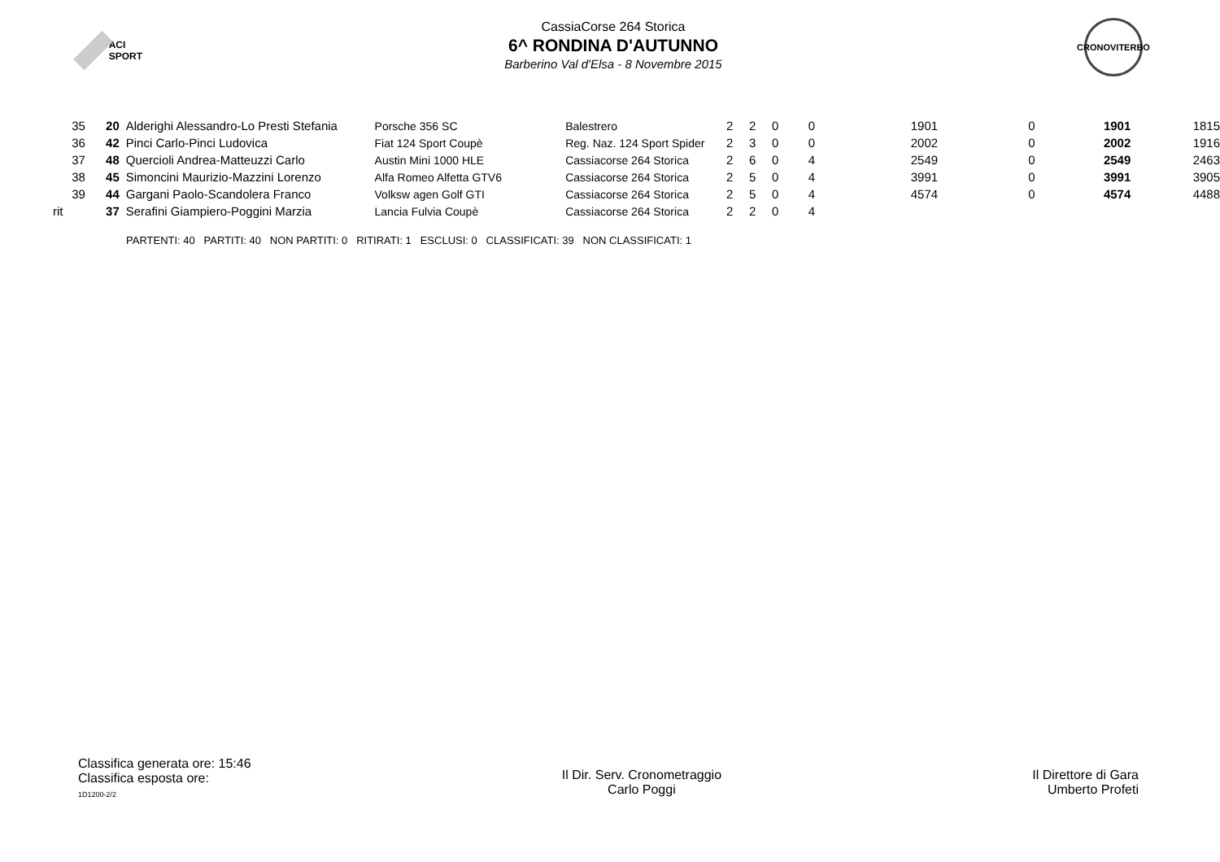ACI SPORT
CassiaCorse 264 Storica
6^ RONDINA D'AUTUNNO
Barberino Val d'Elsa - 8 Novembre 2015
CRONOVITERBO
| 35 | 20 | Alderighi Alessandro-Lo Presti Stefania | Porsche 356 SC | Balestrero | 2 | 2 | 0 | 0 | 1901 | 0 | 1901 | 1815 |
| 36 | 42 | Pinci Carlo-Pinci Ludovica | Fiat 124 Sport Coupè | Reg. Naz. 124 Sport Spider | 2 | 3 | 0 | 0 | 2002 | 0 | 2002 | 1916 |
| 37 | 48 | Quercioli Andrea-Matteuzzi Carlo | Austin Mini 1000 HLE | Cassiacorse 264 Storica | 2 | 6 | 0 | 4 | 2549 | 0 | 2549 | 2463 |
| 38 | 45 | Simoncini Maurizio-Mazzini Lorenzo | Alfa Romeo Alfetta GTV6 | Cassiacorse 264 Storica | 2 | 5 | 0 | 4 | 3991 | 0 | 3991 | 3905 |
| 39 | 44 | Gargani Paolo-Scandolera Franco | Volksw agen Golf GTI | Cassiacorse 264 Storica | 2 | 5 | 0 | 4 | 4574 | 0 | 4574 | 4488 |
| rit | 37 | Serafini Giampiero-Poggini Marzia | Lancia Fulvia Coupè | Cassiacorse 264 Storica | 2 | 2 | 0 | 4 | | | | |
PARTENTI: 40 PARTITI: 40 NON PARTITI: 0 RITIRATI: 1 ESCLUSI: 0 CLASSIFICATI: 39 NON CLASSIFICATI: 1
Classifica generata ore: 15:46
Classifica esposta ore:
1D1200-2/2
Il Dir. Serv. Cronometraggio
Carlo Poggi
Il Direttore di Gara
Umberto Profeti